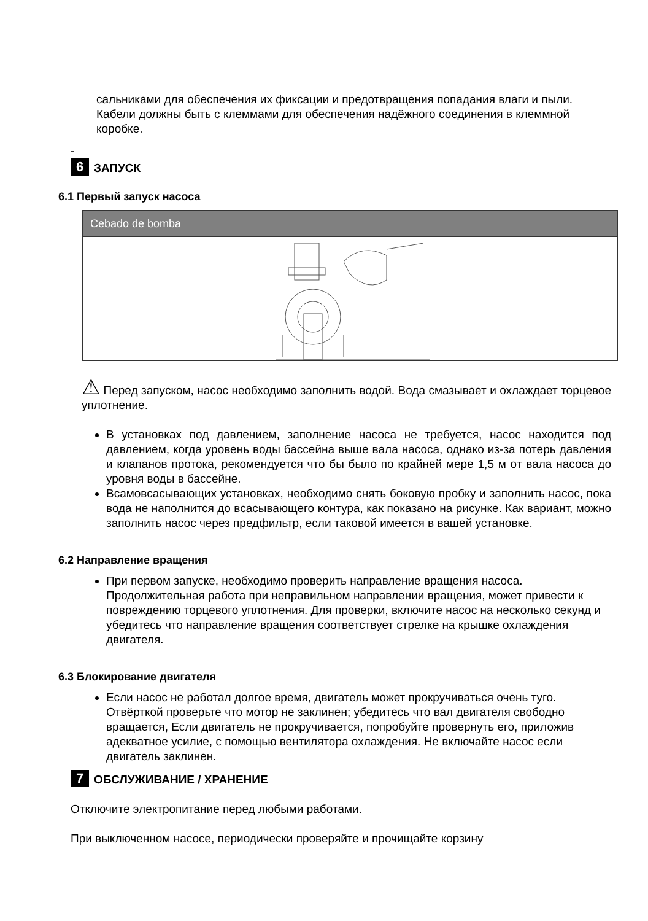сальниками для обеспечения их фиксации и предотвращения попадания влаги и пыли. Кабели должны быть с клеммами для обеспечения надёжного соединения в клеммной коробке.
-
6 ЗАПУСК
6.1 Первый запуск насоса
Cebado de bomba
⚠ Перед запуском, насос необходимо заполнить водой. Вода смазывает и охлаждает торцевое уплотнение.
В установках под давлением, заполнение насоса не требуется, насос находится под давлением, когда уровень воды бассейна выше вала насоса, однако из-за потерь давления и клапанов протока, рекомендуется что бы было по крайней мере 1,5 м от вала насоса до уровня воды в бассейне.
Всамовсасывающих установках, необходимо снять боковую пробку и заполнить насос, пока вода не наполнится до всасывающего контура, как показано на рисунке. Как вариант, можно заполнить насос через предфильтр, если таковой имеется в вашей установке.
6.2 Направление вращения
При первом запуске, необходимо проверить направление вращения насоса. Продолжительная работа при неправильном направлении вращения, может привести к повреждению торцевого уплотнения. Для проверки, включите насос на несколько секунд и убедитесь что направление вращения соответствует стрелке на крышке охлаждения двигателя.
6.3 Блокирование двигателя
Если насос не работал долгое время, двигатель может прокручиваться очень туго. Отвёрткой проверьте что мотор не заклинен; убедитесь что вал двигателя свободно вращается, Если двигатель не прокручивается, попробуйте провернуть его, приложив адекватное усилие, с помощью вентилятора охлаждения. Не включайте насос если двигатель заклинен.
7 ОБСЛУЖИВАНИЕ / ХРАНЕНИЕ
Отключите электропитание перед любыми работами.
При выключенном насосе, периодически проверяйте и прочищайте корзину